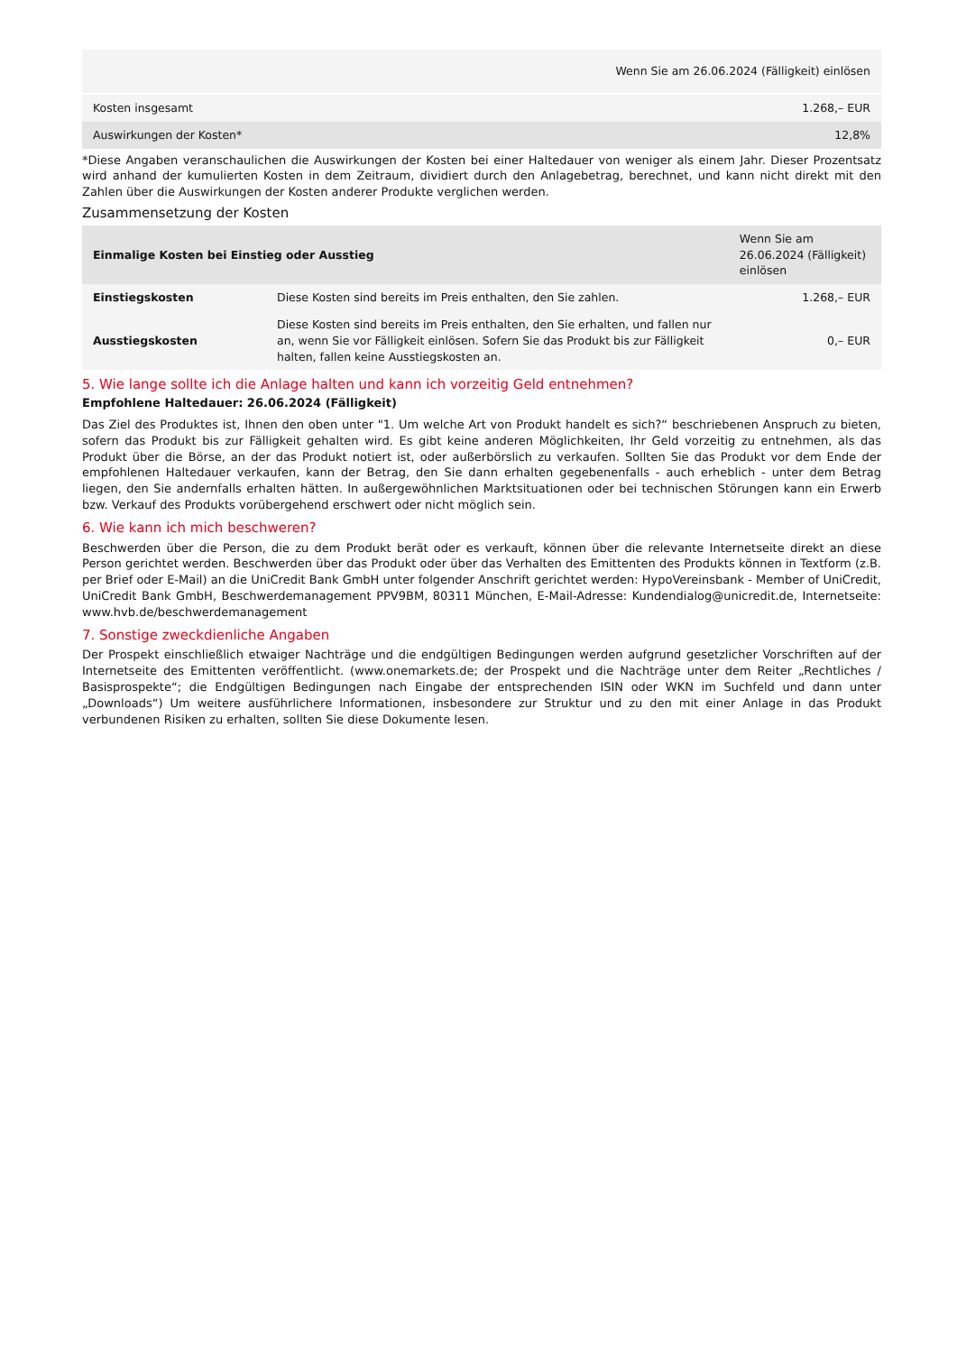| Wenn Sie am 26.06.2024 (Fälligkeit) einlösen | |
| Kosten insgesamt | 1.268,– EUR |
| Auswirkungen der Kosten* | 12,8% |
*Diese Angaben veranschaulichen die Auswirkungen der Kosten bei einer Haltedauer von weniger als einem Jahr. Dieser Prozentsatz wird anhand der kumulierten Kosten in dem Zeitraum, dividiert durch den Anlagebetrag, berechnet, und kann nicht direkt mit den Zahlen über die Auswirkungen der Kosten anderer Produkte verglichen werden.
Zusammensetzung der Kosten
| Einmalige Kosten bei Einstieg oder Ausstieg | | Wenn Sie am 26.06.2024 (Fälligkeit) einlösen |
| --- | --- | --- |
| Einstiegskosten | Diese Kosten sind bereits im Preis enthalten, den Sie zahlen. | 1.268,– EUR |
| Ausstiegskosten | Diese Kosten sind bereits im Preis enthalten, den Sie erhalten, und fallen nur an, wenn Sie vor Fälligkeit einlösen. Sofern Sie das Produkt bis zur Fälligkeit halten, fallen keine Ausstiegskosten an. | 0,– EUR |
5. Wie lange sollte ich die Anlage halten und kann ich vorzeitig Geld entnehmen?
Empfohlene Haltedauer: 26.06.2024 (Fälligkeit)
Das Ziel des Produktes ist, Ihnen den oben unter "1. Um welche Art von Produkt handelt es sich?“ beschriebenen Anspruch zu bieten, sofern das Produkt bis zur Fälligkeit gehalten wird. Es gibt keine anderen Möglichkeiten, Ihr Geld vorzeitig zu entnehmen, als das Produkt über die Börse, an der das Produkt notiert ist, oder außerbörslich zu verkaufen. Sollten Sie das Produkt vor dem Ende der empfohlenen Haltedauer verkaufen, kann der Betrag, den Sie dann erhalten gegebenenfalls - auch erheblich - unter dem Betrag liegen, den Sie andernfalls erhalten hätten. In außergewöhnlichen Marktsituationen oder bei technischen Störungen kann ein Erwerb bzw. Verkauf des Produkts vorübergehend erschwert oder nicht möglich sein.
6. Wie kann ich mich beschweren?
Beschwerden über die Person, die zu dem Produkt berät oder es verkauft, können über die relevante Internetseite direkt an diese Person gerichtet werden. Beschwerden über das Produkt oder über das Verhalten des Emittenten des Produkts können in Textform (z.B. per Brief oder E-Mail) an die UniCredit Bank GmbH unter folgender Anschrift gerichtet werden: HypoVereinsbank - Member of UniCredit, UniCredit Bank GmbH, Beschwerdemanagement PPV9BM, 80311 München, E-Mail-Adresse: Kundendialog@unicredit.de, Internetseite: www.hvb.de/beschwerdemanagement
7. Sonstige zweckdienliche Angaben
Der Prospekt einschließlich etwaiger Nachträge und die endgültigen Bedingungen werden aufgrund gesetzlicher Vorschriften auf der Internetseite des Emittenten veröffentlicht. (www.onemarkets.de; der Prospekt und die Nachträge unter dem Reiter „Rechtliches / Basisprospekte“; die Endgültigen Bedingungen nach Eingabe der entsprechenden ISIN oder WKN im Suchfeld und dann unter „Downloads“) Um weitere ausführlichere Informationen, insbesondere zur Struktur und zu den mit einer Anlage in das Produkt verbundenen Risiken zu erhalten, sollten Sie diese Dokumente lesen.